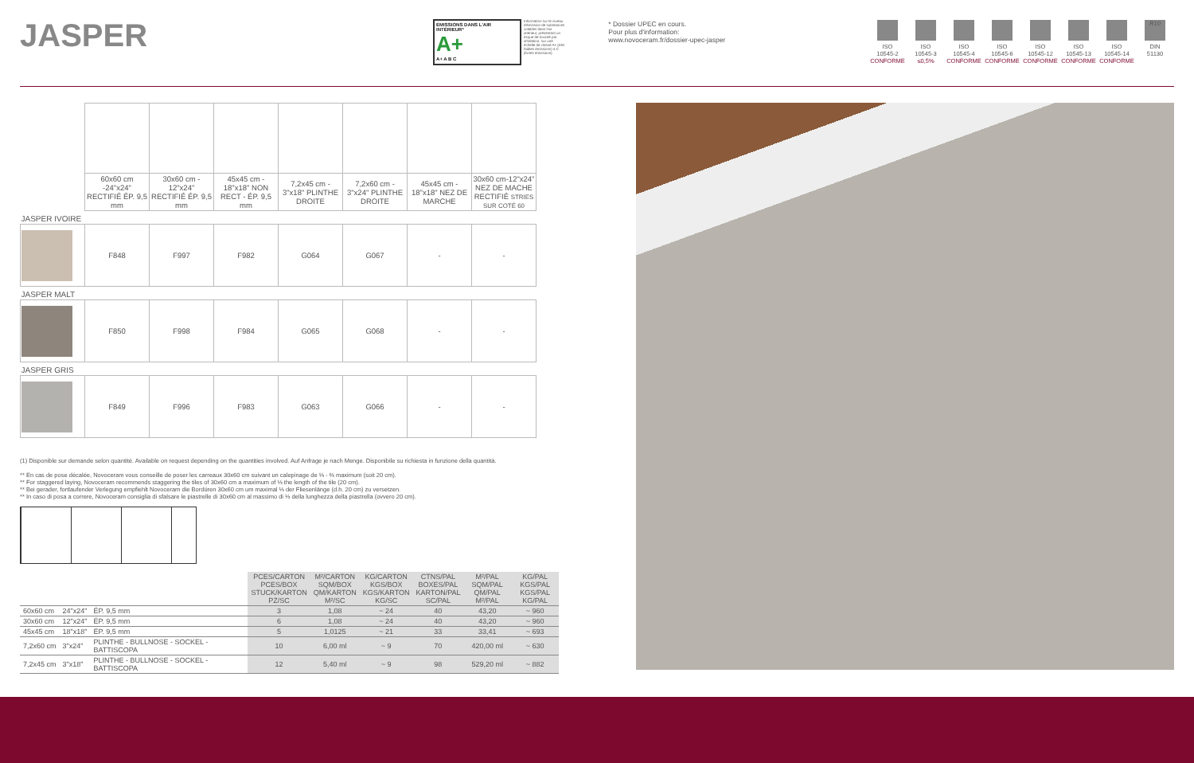JASPER
ÉMISSIONS DANS L'AIR INTÉRIEUR*
A+
A+ A B C
Information sur le niveau d'émission de substances volatiles dans l'air intérieur, présentant un risque de toxicité par inhalation, sur une échelle de classe A+ (très faibles émissions) à C (fortes émissions).
* Dossier UPEC en cours.
Pour plus d'information:
www.novoceram.fr/dossier-upec-jasper
ISO
10545-2
CONFORME
ISO
10545-3
≤0,5%
ISO
10545-4
CONFORME
ISO
10545-6
CONFORME
ISO
10545-12
CONFORME
ISO
10545-13
CONFORME
ISO
10545-14
CONFORME
R10
DIN
51130
| | 60x60 cm -24"x24" RECTIFIÉ ÉP. 9,5 mm | 30x60 cm - 12"x24" RECTIFIÉ ÉP. 9,5 mm | 45x45 cm - 18"x18" NON RECT - ÉP. 9,5 mm | 7,2x45 cm - 3"x18" PLINTHE DROITE | 7,2x60 cm - 3"x24" PLINTHE DROITE | 45x45 cm - 18"x18" NEZ DE MARCHE | 30x60 cm-12"x24" NEZ DE MACHE RECTIFIÉ STRIES SUR COTÉ 60 |
| JASPER IVOIRE | | | | | | | |
| | F848 | F997 | F982 | G064 | G067 | - | - |
| JASPER MALT | | | | | | | |
| | F850 | F998 | F984 | G065 | G068 | - | - |
| JASPER GRIS | | | | | | | |
| | F849 | F996 | F983 | G063 | G066 | - | - |
(1) Disponible sur demande selon quantité. Available on request depending on the quantities involved. Auf Anfrage je nach Menge. Disponibile su richiesta in funzione della quantità.
** En cas de pose décalée, Novoceram vous conseille de poser les carreaux 30x60 cm suivant un calepinage de ⅓ - ⅔ maximum (soit 20 cm).
** For staggered laying, Novoceram recommends staggering the tiles of 30x60 cm a maximum of ⅓ the length of the tile (20 cm).
** Bei gerader, fortlaufender Verlegung empfiehlt Novoceram die Bordüren 30x60 cm um maximal ⅓ der Fliesenlänge (d.h. 20 cm) zu versetzen.
** In caso di posa a correre, Novoceram consiglia di sfalsare le piastrelle di 30x60 cm al massimo di ⅓ della lunghezza della piastrella (ovvero 20 cm).
| | | | PCES/CARTON PCES/BOX STUCK/KARTON PZ/SC | M²/CARTON SQM/BOX QM/KARTON M²/SC | KG/CARTON KGS/BOX KGS/KARTON KG/SC | CTNS/PAL BOXES/PAL KARTON/PAL SC/PAL | M²/PAL SQM/PAL QM/PAL M²/PAL | KG/PAL KGS/PAL KGS/PAL KG/PAL |
| --- | --- | --- | --- | --- | --- | --- | --- | --- |
| 60x60 cm | 24"x24" | ÉP. 9,5 mm | 3 | 1,08 | ~ 24 | 40 | 43,20 | ~ 960 |
| 30x60 cm | 12"x24" | ÉP. 9,5 mm | 6 | 1,08 | ~ 24 | 40 | 43,20 | ~ 960 |
| 45x45 cm | 18"x18" | ÉP. 9,5 mm | 5 | 1,0125 | ~ 21 | 33 | 33,41 | ~ 693 |
| 7,2x60 cm | 3"x24" | PLINTHE - BULLNOSE - SOCKEL - BATTISCOPA | 10 | 6,00 ml | ~ 9 | 70 | 420,00 ml | ~ 630 |
| 7,2x45 cm | 3"x18" | PLINTHE - BULLNOSE - SOCKEL - BATTISCOPA | 12 | 5,40 ml | ~ 9 | 98 | 529,20 ml | ~ 882 |